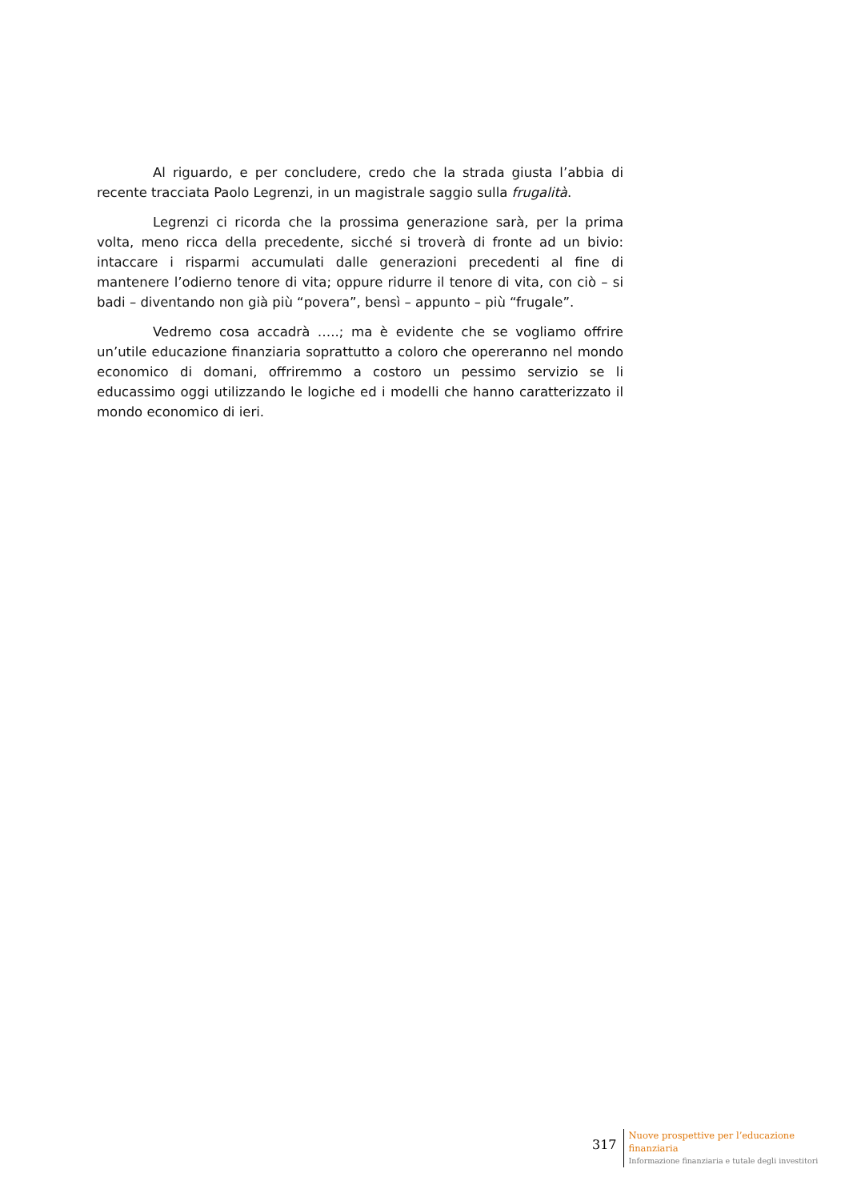Al riguardo, e per concludere, credo che la strada giusta l’abbia di recente tracciata Paolo Legrenzi, in un magistrale saggio sulla frugalità.
Legrenzi ci ricorda che la prossima generazione sarà, per la prima volta, meno ricca della precedente, sicché si troverà di fronte ad un bivio: intaccare i risparmi accumulati dalle generazioni precedenti al fine di mantenere l’odierno tenore di vita; oppure ridurre il tenore di vita, con ciò – si badi – diventando non già più “povera”, bensì – appunto – più “frugale”.
Vedremo cosa accadrà …..; ma è evidente che se vogliamo offrire un’utile educazione finanziaria soprattutto a coloro che opereranno nel mondo economico di domani, offriremmo a costoro un pessimo servizio se li educassimo oggi utilizzando le logiche ed i modelli che hanno caratterizzato il mondo economico di ieri.
317
Nuove prospettive per l’educazione
finanziaria
Informazione finanziaria e tutale degli investitori